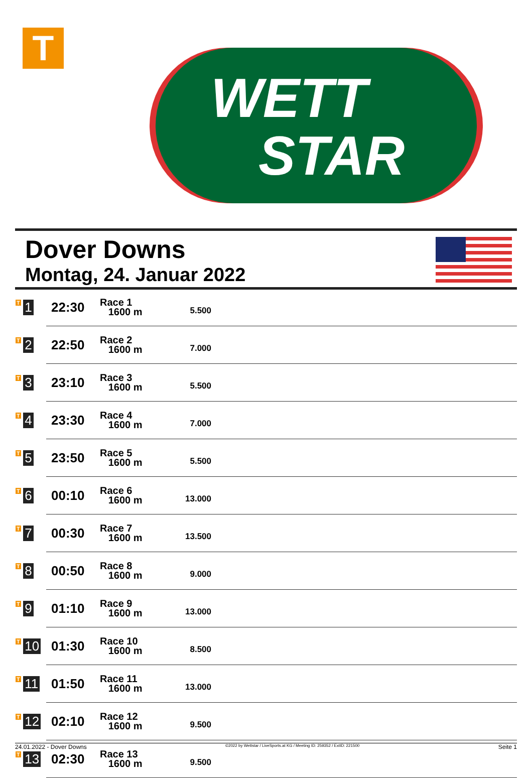T
WETT
STAR
Dover Downs
Montag, 24. Januar 2022
| T 1 | 22:30 | Race 1 1600 m | 5.500 | |
| T 2 | 22:50 | Race 2 1600 m | 7.000 | |
| T 3 | 23:10 | Race 3 1600 m | 5.500 | |
| T 4 | 23:30 | Race 4 1600 m | 7.000 | |
| T 5 | 23:50 | Race 5 1600 m | 5.500 | |
| T 6 | 00:10 | Race 6 1600 m | 13.000 | |
| T 7 | 00:30 | Race 7 1600 m | 13.500 | |
| T 8 | 00:50 | Race 8 1600 m | 9.000 | |
| T 9 | 01:10 | Race 9 1600 m | 13.000 | |
| T 10 | 01:30 | Race 10 1600 m | 8.500 | |
| T 11 | 01:50 | Race 11 1600 m | 13.000 | |
| T 12 | 02:10 | Race 12 1600 m | 9.500 | |
| T 13 | 02:30 | Race 13 1600 m | 9.500 | |
24.01.2022 - Dover Downs ©2022 by Wettstar / LiveSports.at KG / Meeting ID: 259352 / ExtID: 221500 Seite 1